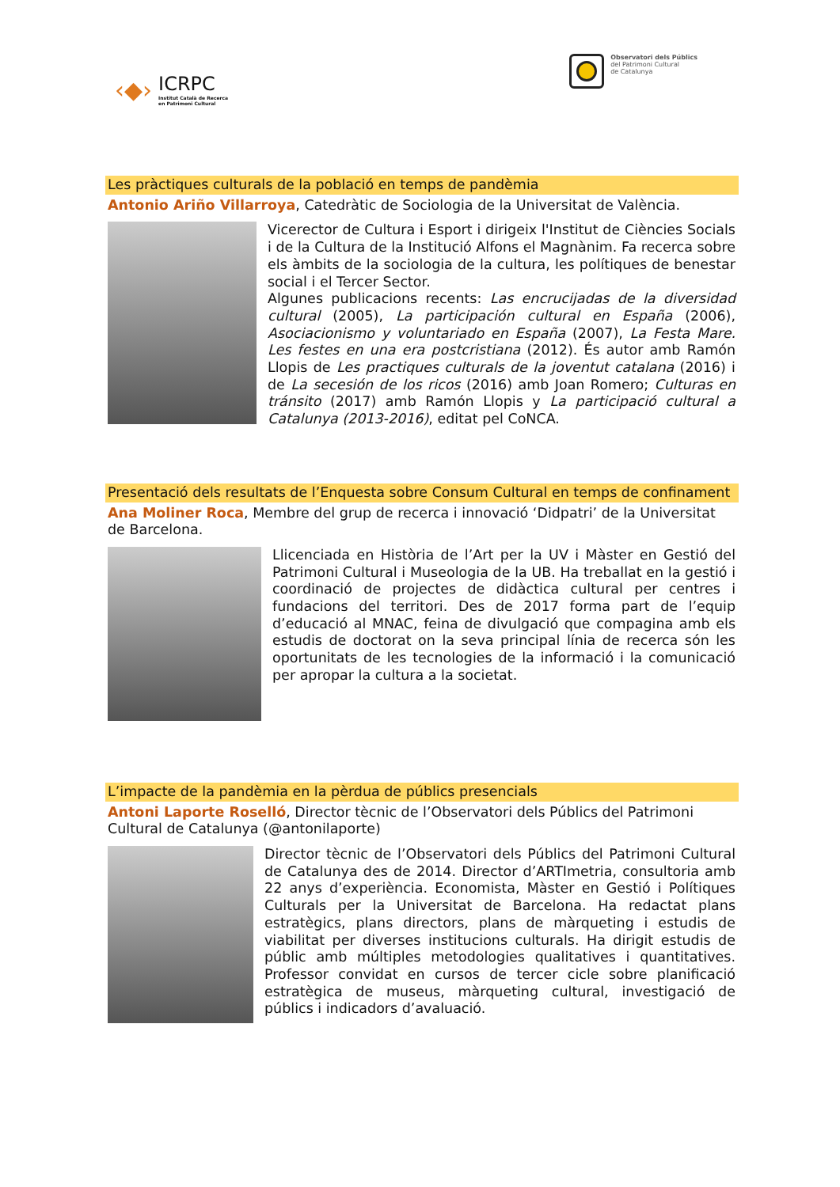‹◆›
ICRPC
Institut Català de Recerca
en Patrimoni Cultural
Observatori dels Públics
del Patrimoni Cultural
de Catalunya
Les pràctiques culturals de la població en temps de pandèmia
Antonio Ariño Villarroya, Catedràtic de Sociologia de la Universitat de València.
Vicerector de Cultura i Esport i dirigeix l'Institut de Ciències Socials i de la Cultura de la Institució Alfons el Magnànim. Fa recerca sobre els àmbits de la sociologia de la cultura, les polítiques de benestar social i el Tercer Sector.
Algunes publicacions recents: Las encrucijadas de la diversidad cultural (2005), La participación cultural en España (2006), Asociacionismo y voluntariado en España (2007), La Festa Mare. Les festes en una era postcristiana (2012). És autor amb Ramón Llopis de Les practiques culturals de la joventut catalana (2016) i de La secesión de los ricos (2016) amb Joan Romero; Culturas en tránsito (2017) amb Ramón Llopis y La participació cultural a Catalunya (2013-2016), editat pel CoNCA.
Presentació dels resultats de l’Enquesta sobre Consum Cultural en temps de confinament
Ana Moliner Roca, Membre del grup de recerca i innovació ‘Didpatri’ de la Universitat de Barcelona.
Llicenciada en Història de l’Art per la UV i Màster en Gestió del Patrimoni Cultural i Museologia de la UB. Ha treballat en la gestió i coordinació de projectes de didàctica cultural per centres i fundacions del territori. Des de 2017 forma part de l’equip d’educació al MNAC, feina de divulgació que compagina amb els estudis de doctorat on la seva principal línia de recerca són les oportunitats de les tecnologies de la informació i la comunicació per apropar la cultura a la societat.
L’impacte de la pandèmia en la pèrdua de públics presencials
Antoni Laporte Roselló, Director tècnic de l’Observatori dels Públics del Patrimoni Cultural de Catalunya (@antonilaporte)
Director tècnic de l’Observatori dels Públics del Patrimoni Cultural de Catalunya des de 2014. Director d’ARTImetria, consultoria amb 22 anys d’experiència. Economista, Màster en Gestió i Polítiques Culturals per la Universitat de Barcelona. Ha redactat plans estratègics, plans directors, plans de màrqueting i estudis de viabilitat per diverses institucions culturals. Ha dirigit estudis de públic amb múltiples metodologies qualitatives i quantitatives. Professor convidat en cursos de tercer cicle sobre planificació estratègica de museus, màrqueting cultural, investigació de públics i indicadors d’avaluació.